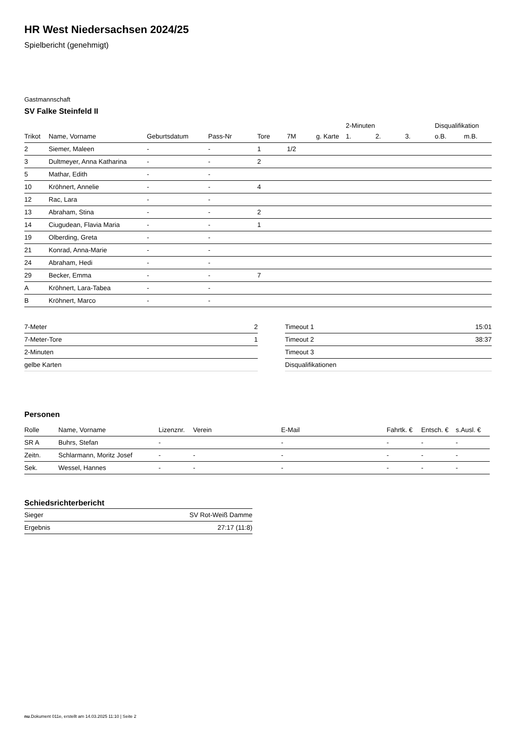HR West Niedersachsen 2024/25
Spielbericht (genehmigt)
Gastmannschaft
SV Falke Steinfeld II
| | | | | | | | 2-Minuten | | | Disqualifikation | |
| --- | --- | --- | --- | --- | --- | --- | --- | --- | --- | --- | --- |
| Trikot | Name, Vorname | Geburtsdatum | Pass-Nr | Tore | 7M | g. Karte | 1. | 2. | 3. | o.B. | m.B. |
| 2 | Siemer, Maleen | - | - | 1 | 1/2 | | | | | | |
| 3 | Dultmeyer, Anna Katharina | - | - | 2 | | | | | | | |
| 5 | Mathar, Edith | - | - | | | | | | | | |
| 10 | Kröhnert, Annelie | - | - | 4 | | | | | | | |
| 12 | Rac, Lara | - | - | | | | | | | | |
| 13 | Abraham, Stina | - | - | 2 | | | | | | | |
| 14 | Ciugudean, Flavia Maria | - | - | 1 | | | | | | | |
| 19 | Olberding, Greta | - | - | | | | | | | | |
| 21 | Konrad, Anna-Marie | - | - | | | | | | | | |
| 24 | Abraham, Hedi | - | - | | | | | | | | |
| 29 | Becker, Emma | - | - | 7 | | | | | | | |
| A | Kröhnert, Lara-Tabea | - | - | | | | | | | | |
| B | Kröhnert, Marco | - | - | | | | | | | | |
| 7-Meter | 2 |
| 7-Meter-Tore | 1 |
| 2-Minuten | |
| gelbe Karten | |
| Timeout 1 | 15:01 |
| Timeout 2 | 38:37 |
| Timeout 3 | |
| Disqualifikationen | |
Personen
| Rolle | Name, Vorname | Lizenznr. | Verein | E-Mail | Fahrtk. € | Entsch. € | s.Ausl. € |
| --- | --- | --- | --- | --- | --- | --- | --- |
| SR A | Buhrs, Stefan | - | | - | - | - | - |
| Zeitn. | Schlarmann, Moritz Josef | - | - | - | - | - | - |
| Sek. | Wessel, Hannes | - | - | - | - | - | - |
Schiedsrichterbericht
| Sieger | SV Rot-Weiß Damme |
| Ergebnis | 27:17 (11:8) |
nu.Dokument 011e, erstellt am 14.03.2025 11:10 | Seite 2